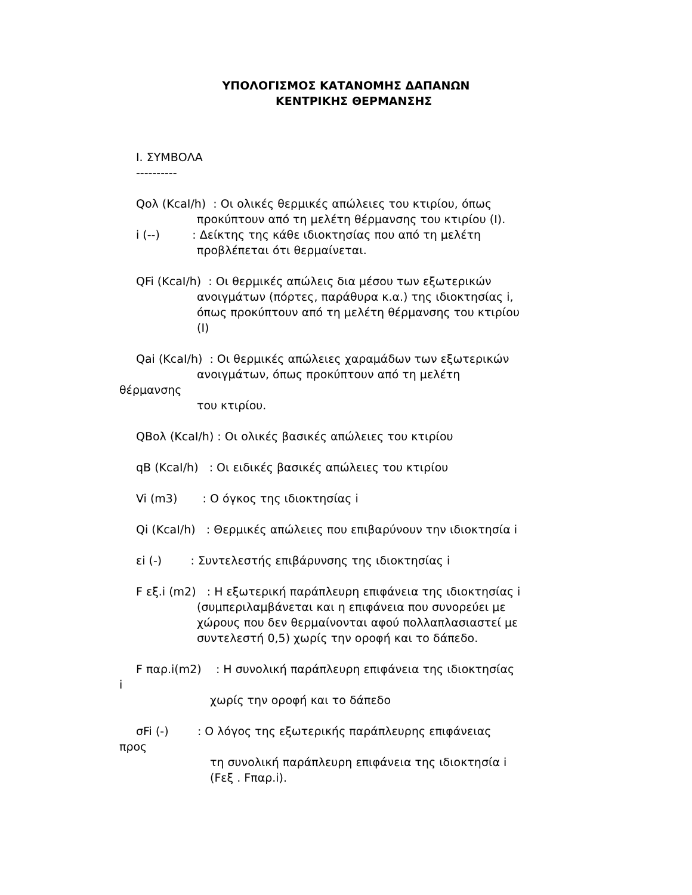ΥΠΟΛΟΓΙΣΜΟΣ ΚΑΤΑΝΟΜΗΣ ΔΑΠΑΝΩΝ
ΚΕΝΤΡΙΚΗΣ ΘΕΡΜΑΝΣΗΣ
I. ΣΥΜΒΟΛΑ
----------
Qολ (KcaI/h) : Οι ολικές θερμικές απώλειες του κτιρίου, όπως
προκύπτουν από τη μελέτη θέρμανσης του κτιρίου (Ι).
i (--) : Δείκτης της κάθε ιδιοκτησίας που από τη μελέτη
προβλέπεται ότι θερμαίνεται.
QFi (KcaI/h) : Οι θερμικές απώλεις δια μέσου των εξωτερικών
ανοιγμάτων (πόρτες, παράθυρα κ.α.) της ιδιοκτησίας i,
όπως προκύπτουν από τη μελέτη θέρμανσης του κτιρίου
(Ι)
Qai (KcaI/h) : Οι θερμικές απώλειες χαραμάδων των εξωτερικών
ανοιγμάτων, όπως προκύπτουν από τη μελέτη
θέρμανσης
του κτιρίου.
QBολ (KcaI/h) : Οι ολικές βασικές απώλειες του κτιρίου
qB (KcaI/h) : Οι ειδικές βασικές απώλειες του κτιρίου
Vi (m3) : Ο όγκος της ιδιοκτησίας i
Qi (KcaI/h) : Θερμικές απώλειες που επιβαρύνουν την ιδιοκτησία i
εi (-) : Συντελεστής επιβάρυνσης της ιδιοκτησίας i
F εξ.i (m2) : Η εξωτερική παράπλευρη επιφάνεια της ιδιοκτησίας i
(συμπεριλαμβάνεται και η επιφάνεια που συνορεύει με
χώρους που δεν θερμαίνονται αφού πολλαπλασιαστεί με
συντελεστή 0,5) χωρίς την οροφή και το δάπεδο.
F παρ.i(m2) : Η συνολική παράπλευρη επιφάνεια της ιδιοκτησίας
i
χωρίς την οροφή και το δάπεδο
σFi (-) : Ο λόγος της εξωτερικής παράπλευρης επιφάνειας
προς
τη συνολική παράπλευρη επιφάνεια της ιδιοκτησία i
(Fεξ . Fπαρ.i).